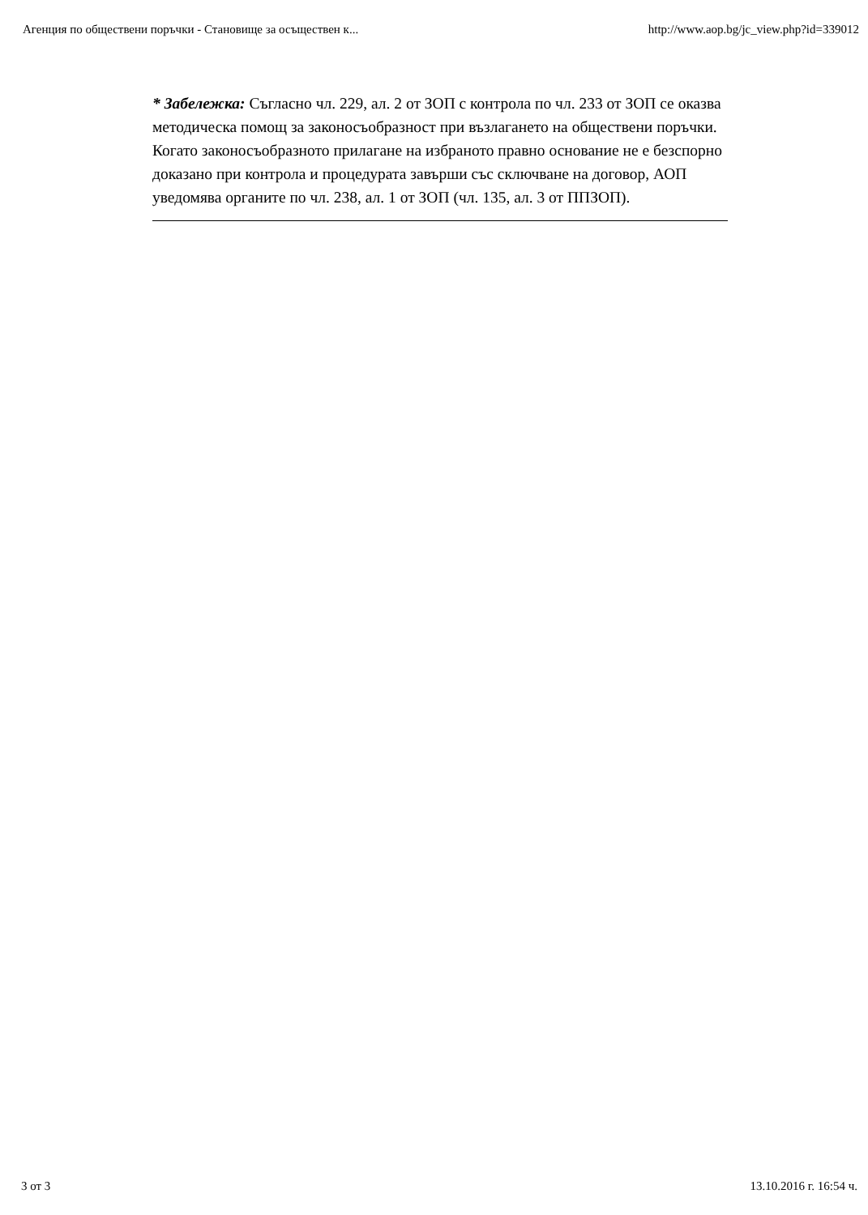Агенция по обществени поръчки - Становище за осъществен к... http://www.aop.bg/jc_view.php?id=339012
* Забележка: Съгласно чл. 229, ал. 2 от ЗОП с контрола по чл. 233 от ЗОП се оказва методическа помощ за законосъобразност при възлагането на обществени поръчки. Когато законосъобразното прилагане на избраното правно основание не е безспорно доказано при контрола и процедурата завърши със сключване на договор, АОП уведомява органите по чл. 238, ал. 1 от ЗОП (чл. 135, ал. 3 от ППЗОП).
3 от 3 13.10.2016 г. 16:54 ч.